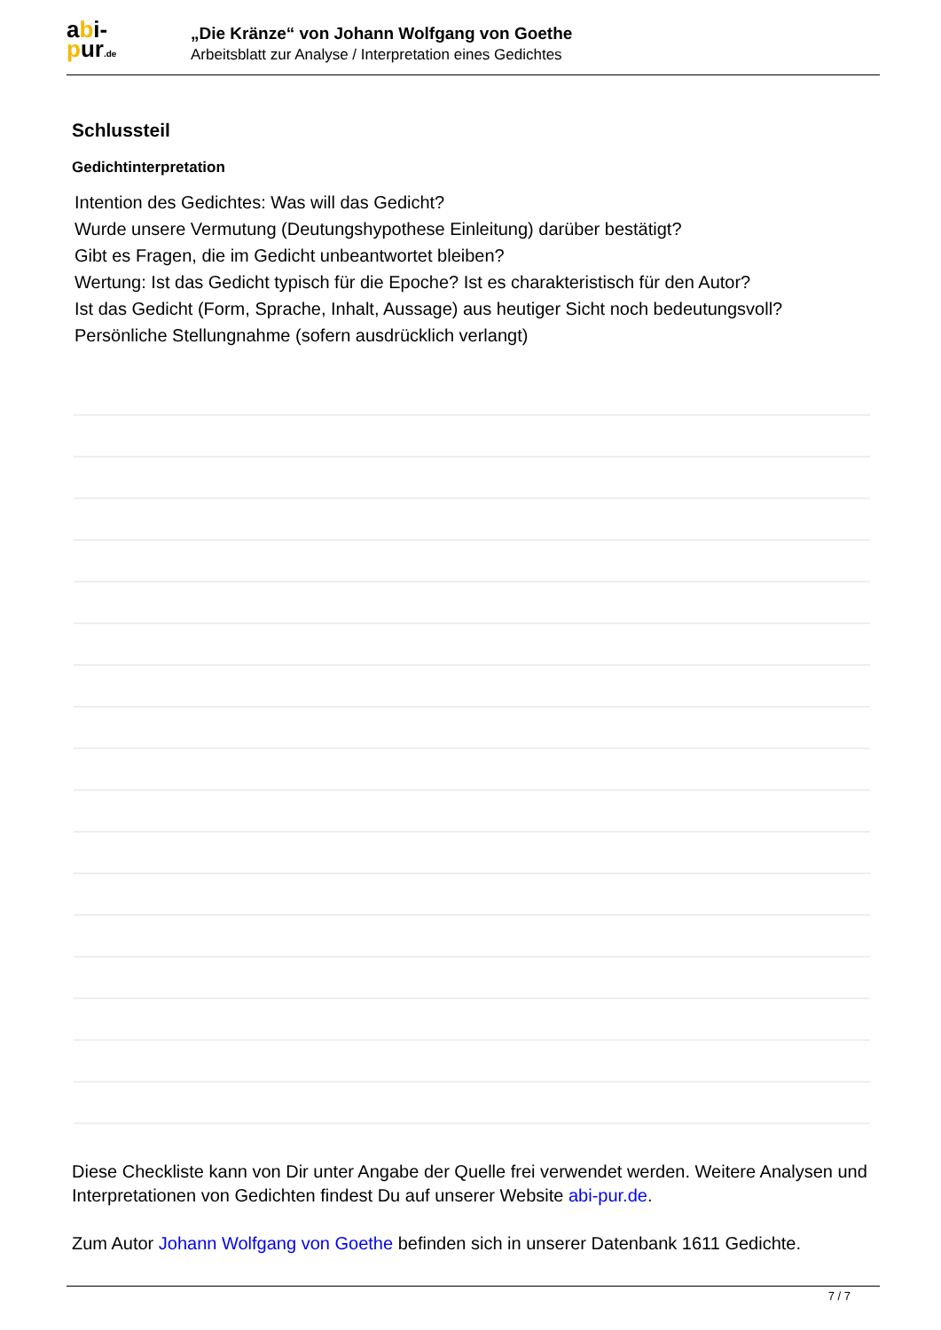abi-
pur.de
„Die Kränze“ von Johann Wolfgang von Goethe
Arbeitsblatt zur Analyse / Interpretation eines Gedichtes
Schlussteil
Gedichtinterpretation
Intention des Gedichtes: Was will das Gedicht?
Wurde unsere Vermutung (Deutungshypothese Einleitung) darüber bestätigt?
Gibt es Fragen, die im Gedicht unbeantwortet bleiben?
Wertung: Ist das Gedicht typisch für die Epoche? Ist es charakteristisch für den Autor?
Ist das Gedicht (Form, Sprache, Inhalt, Aussage) aus heutiger Sicht noch bedeutungsvoll?
Persönliche Stellungnahme (sofern ausdrücklich verlangt)
Diese Checkliste kann von Dir unter Angabe der Quelle frei verwendet werden. Weitere Analysen und Interpretationen von Gedichten findest Du auf unserer Website abi-pur.de.
Zum Autor Johann Wolfgang von Goethe befinden sich in unserer Datenbank 1611 Gedichte.
7 / 7